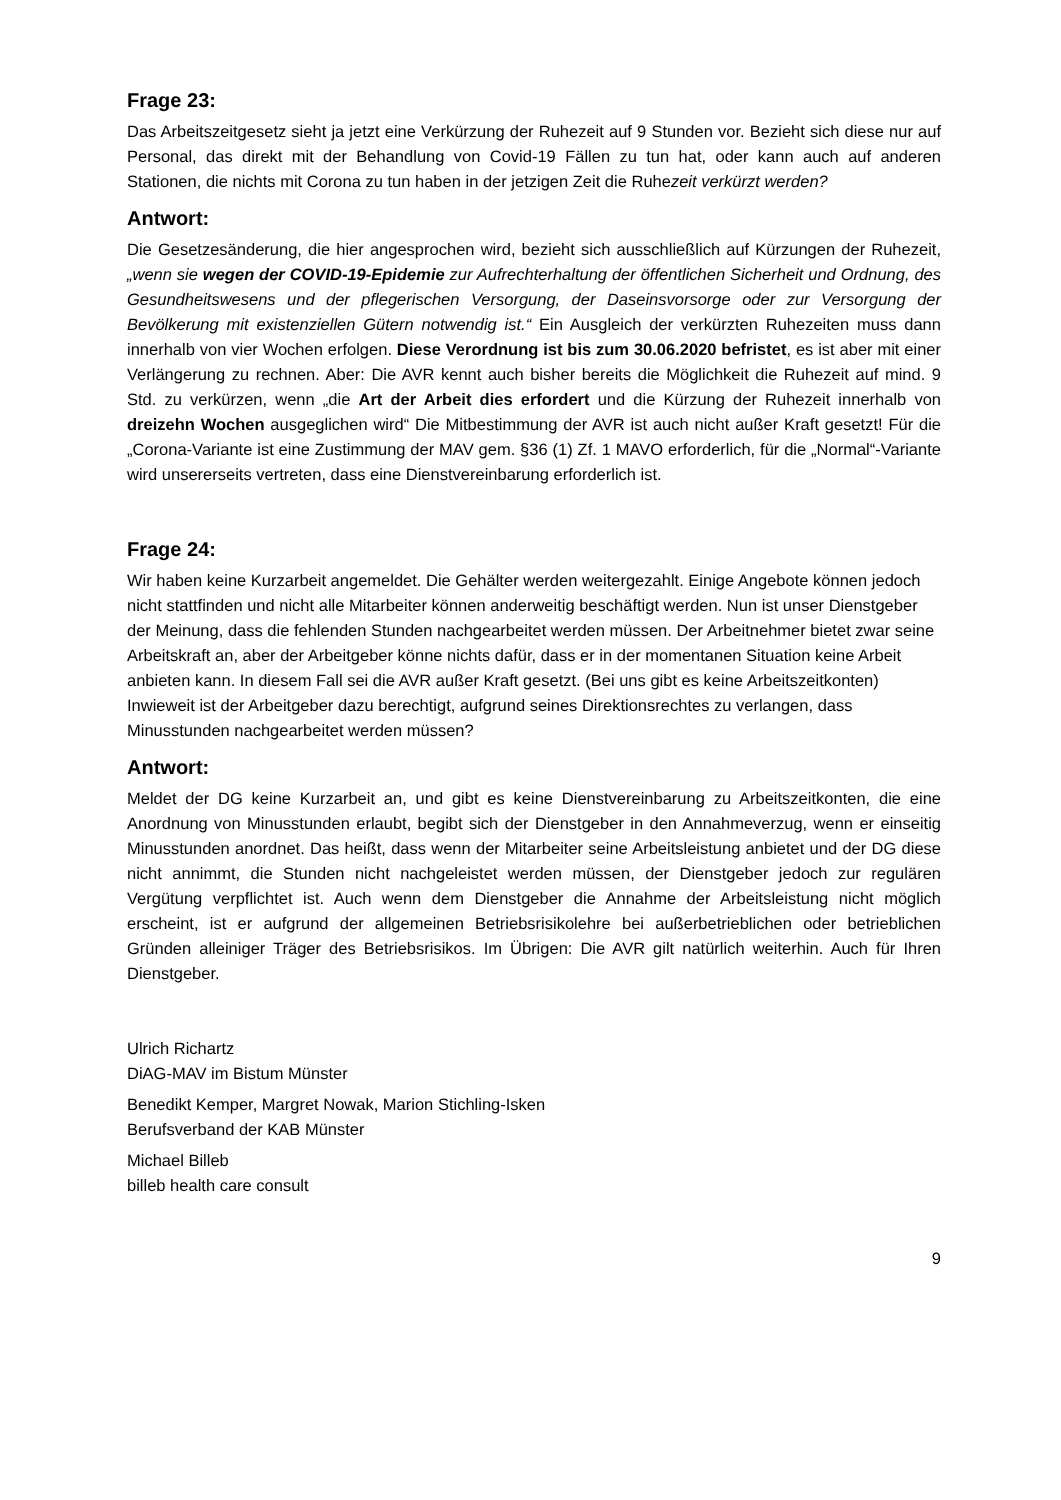Frage 23:
Das Arbeitszeitgesetz sieht ja jetzt eine Verkürzung der Ruhezeit auf 9 Stunden vor. Bezieht sich diese nur auf Personal, das direkt mit der Behandlung von Covid-19 Fällen zu tun hat, oder kann auch auf anderen Stationen, die nichts mit Corona zu tun haben in der jetzigen Zeit die Ruhezeit verkürzt werden?
Antwort:
Die Gesetzesänderung, die hier angesprochen wird, bezieht sich ausschließlich auf Kürzungen der Ruhezeit, „wenn sie wegen der COVID-19-Epidemie zur Aufrechterhaltung der öffentlichen Sicherheit und Ordnung, des Gesundheitswesens und der pflegerischen Versorgung, der Daseinsvorsorge oder zur Versorgung der Bevölkerung mit existenziellen Gütern notwendig ist.“ Ein Ausgleich der verkürzten Ruhezeiten muss dann innerhalb von vier Wochen erfolgen. Diese Verordnung ist bis zum 30.06.2020 befristet, es ist aber mit einer Verlängerung zu rechnen. Aber: Die AVR kennt auch bisher bereits die Möglichkeit die Ruhezeit auf mind. 9 Std. zu verkürzen, wenn „die Art der Arbeit dies erfordert und die Kürzung der Ruhezeit innerhalb von dreizehn Wochen ausgeglichen wird“ Die Mitbestimmung der AVR ist auch nicht außer Kraft gesetzt! Für die „Corona-Variante ist eine Zustimmung der MAV gem. §36 (1) Zf. 1 MAVO erforderlich, für die „Normal“-Variante wird unsererseits vertreten, dass eine Dienstvereinbarung erforderlich ist.
Frage 24:
Wir haben keine Kurzarbeit angemeldet. Die Gehälter werden weitergezahlt. Einige Angebote können jedoch nicht stattfinden und nicht alle Mitarbeiter können anderweitig beschäftigt werden. Nun ist unser Dienstgeber der Meinung, dass die fehlenden Stunden nachgearbeitet werden müssen. Der Arbeitnehmer bietet zwar seine Arbeitskraft an, aber der Arbeitgeber könne nichts dafür, dass er in der momentanen Situation keine Arbeit anbieten kann. In diesem Fall sei die AVR außer Kraft gesetzt. (Bei uns gibt es keine Arbeitszeitkonten) Inwieweit ist der Arbeitgeber dazu berechtigt, aufgrund seines Direktionsrechtes zu verlangen, dass Minusstunden nachgearbeitet werden müssen?
Antwort:
Meldet der DG keine Kurzarbeit an, und gibt es keine Dienstvereinbarung zu Arbeitszeitkonten, die eine Anordnung von Minusstunden erlaubt, begibt sich der Dienstgeber in den Annahmeverzug, wenn er einseitig Minusstunden anordnet. Das heißt, dass wenn der Mitarbeiter seine Arbeitsleistung anbietet und der DG diese nicht annimmt, die Stunden nicht nachgeleistet werden müssen, der Dienstgeber jedoch zur regulären Vergütung verpflichtet ist. Auch wenn dem Dienstgeber die Annahme der Arbeitsleistung nicht möglich erscheint, ist er aufgrund der allgemeinen Betriebsrisikolehre bei außerbetrieblichen oder betrieblichen Gründen alleiniger Träger des Betriebsrisikos. Im Übrigen: Die AVR gilt natürlich weiterhin. Auch für Ihren Dienstgeber.
Ulrich Richartz
DiAG-MAV im Bistum Münster
Benedikt Kemper, Margret Nowak, Marion Stichling-Isken
Berufsverband der KAB Münster
Michael Billeb
billeb health care consult
9